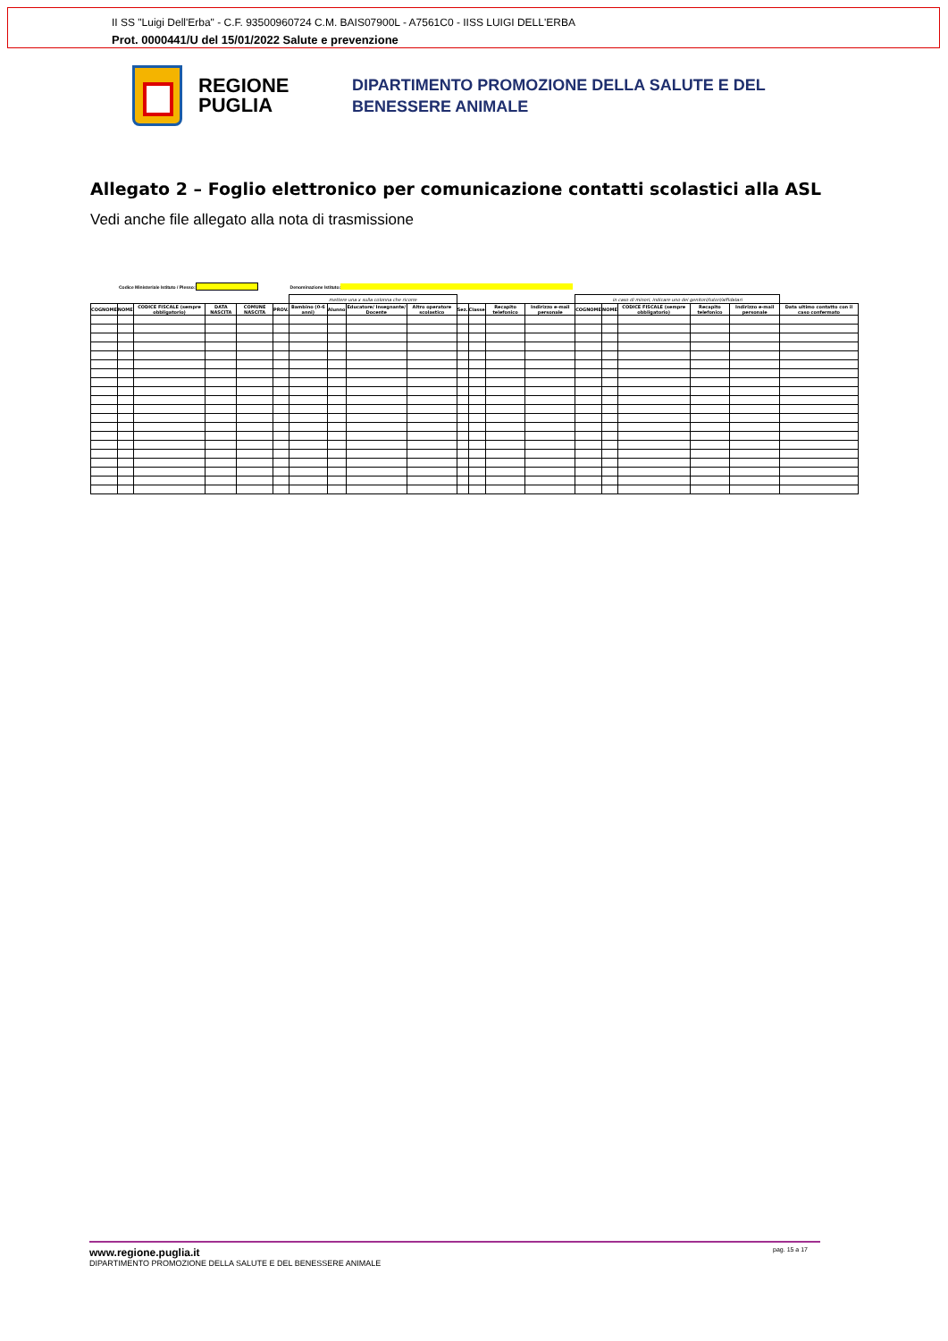II SS "Luigi Dell'Erba" - C.F. 93500960724 C.M. BAIS07900L - A7561C0 - IISS LUIGI DELL'ERBA
Prot. 0000441/U del 15/01/2022 Salute e prevenzione
REGIONE PUGLIA
DIPARTIMENTO PROMOZIONE DELLA SALUTE E DEL
BENESSERE ANIMALE
Allegato 2 – Foglio elettronico per comunicazione contatti scolastici alla ASL
Vedi anche file allegato alla nota di trasmissione
Codice Ministeriale Istituto / Plesso: Denominazione Istituto:
| | | | | | | mettere una x sulla colonna che ricorre | | | | | | | | in caso di minori, indicare uno dei genitori/tutori/affidatari | | | | | |
| --- | --- | --- | --- | --- | --- | --- | --- | --- | --- | --- | --- | --- | --- | --- | --- | --- | --- | --- | --- |
| COGNOME | NOME | CODICE FISCALE (sempre obbligatorio) | DATA NASCITA | COMUNE NASCITA | PROV. | Bambino (0-6 anni) | Alunno | Educatore/ Insegnante/ Docente | Altro operatore scolastico | Sez. | Classe | Recapito telefonico | Indirizzo e-mail personale | COGNOME | NOME | CODICE FISCALE (sempre obbligatorio) | Recapito telefonico | Indirizzo e-mail personale | Data ultimo contatto con il caso confermato |
www.regione.puglia.it pag. 15 a 17
DIPARTIMENTO PROMOZIONE DELLA SALUTE E DEL BENESSERE ANIMALE